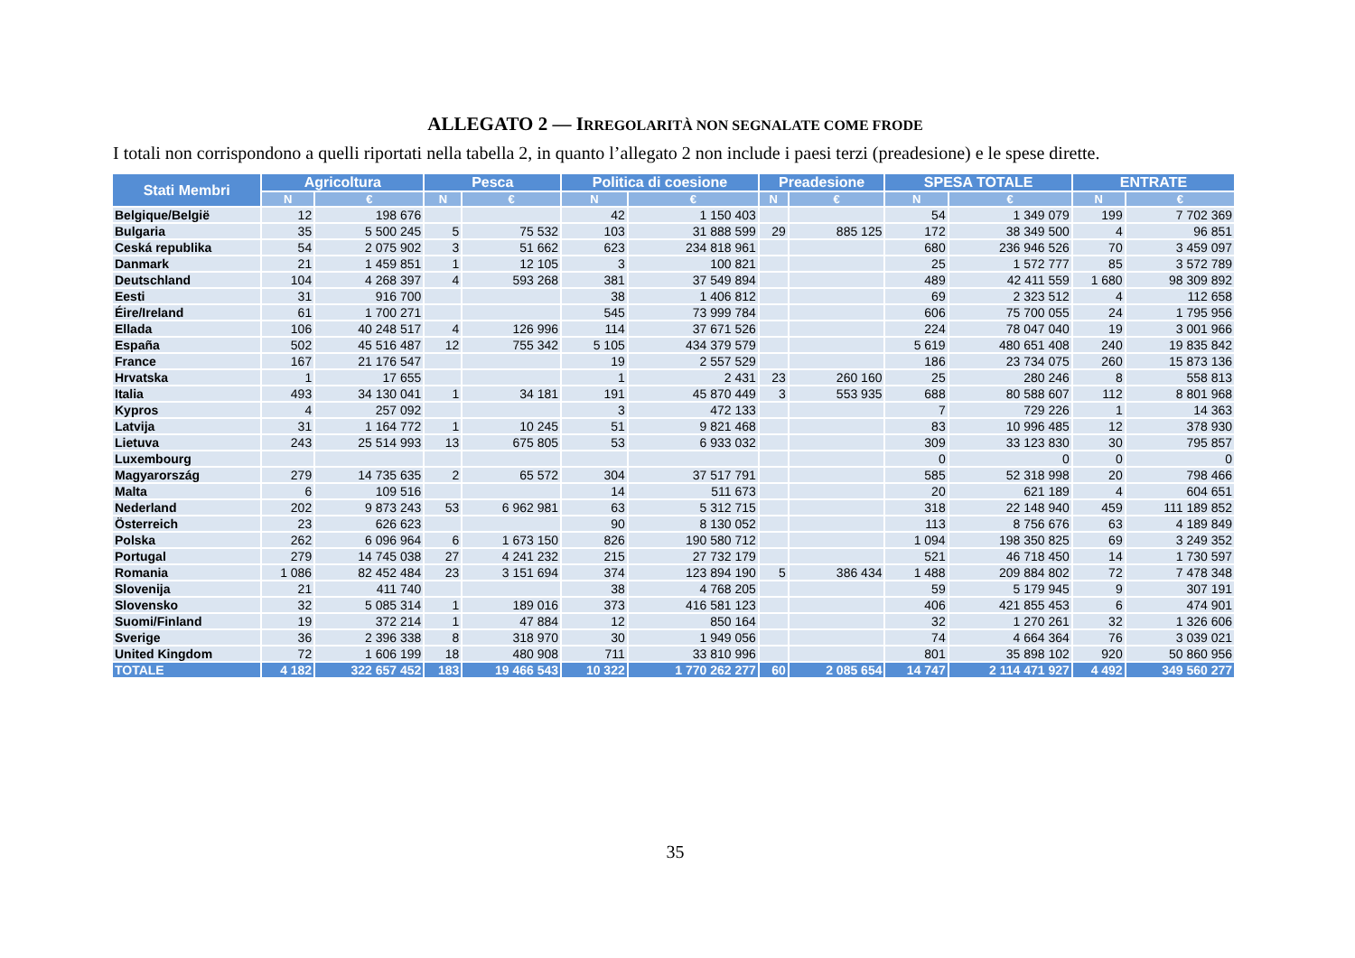ALLEGATO 2 — IRREGOLARITÀ NON SEGNALATE COME FRODE
I totali non corrispondono a quelli riportati nella tabella 2, in quanto l’allegato 2 non include i paesi terzi (preadesione) e le spese dirette.
| Stati Membri | Agricoltura | | Pesca | | Politica di coesione | | Preadesione | | SPESA TOTALE | | ENTRATE | |
| --- | --- | --- | --- | --- | --- | --- | --- | --- | --- | --- | --- | --- |
| | N | € | N | € | N | € | N | € | N | € | N | € |
| Belgique/België | 12 | 198 676 | | | 42 | 1 150 403 | | | 54 | 1 349 079 | 199 | 7 702 369 |
| Bulgaria | 35 | 5 500 245 | 5 | 75 532 | 103 | 31 888 599 | 29 | 885 125 | 172 | 38 349 500 | 4 | 96 851 |
| Ceská republika | 54 | 2 075 902 | 3 | 51 662 | 623 | 234 818 961 | | | 680 | 236 946 526 | 70 | 3 459 097 |
| Danmark | 21 | 1 459 851 | 1 | 12 105 | 3 | 100 821 | | | 25 | 1 572 777 | 85 | 3 572 789 |
| Deutschland | 104 | 4 268 397 | 4 | 593 268 | 381 | 37 549 894 | | | 489 | 42 411 559 | 1 680 | 98 309 892 |
| Eesti | 31 | 916 700 | | | 38 | 1 406 812 | | | 69 | 2 323 512 | 4 | 112 658 |
| Éire/Ireland | 61 | 1 700 271 | | | 545 | 73 999 784 | | | 606 | 75 700 055 | 24 | 1 795 956 |
| Ellada | 106 | 40 248 517 | 4 | 126 996 | 114 | 37 671 526 | | | 224 | 78 047 040 | 19 | 3 001 966 |
| España | 502 | 45 516 487 | 12 | 755 342 | 5 105 | 434 379 579 | | | 5 619 | 480 651 408 | 240 | 19 835 842 |
| France | 167 | 21 176 547 | | | 19 | 2 557 529 | | | 186 | 23 734 075 | 260 | 15 873 136 |
| Hrvatska | 1 | 17 655 | | | 1 | 2 431 | 23 | 260 160 | 25 | 280 246 | 8 | 558 813 |
| Italia | 493 | 34 130 041 | 1 | 34 181 | 191 | 45 870 449 | 3 | 553 935 | 688 | 80 588 607 | 112 | 8 801 968 |
| Kypros | 4 | 257 092 | | | 3 | 472 133 | | | 7 | 729 226 | 1 | 14 363 |
| Latvija | 31 | 1 164 772 | 1 | 10 245 | 51 | 9 821 468 | | | 83 | 10 996 485 | 12 | 378 930 |
| Lietuva | 243 | 25 514 993 | 13 | 675 805 | 53 | 6 933 032 | | | 309 | 33 123 830 | 30 | 795 857 |
| Luxembourg | | | | | | | | | 0 | 0 | 0 | 0 |
| Magyarország | 279 | 14 735 635 | 2 | 65 572 | 304 | 37 517 791 | | | 585 | 52 318 998 | 20 | 798 466 |
| Malta | 6 | 109 516 | | | 14 | 511 673 | | | 20 | 621 189 | 4 | 604 651 |
| Nederland | 202 | 9 873 243 | 53 | 6 962 981 | 63 | 5 312 715 | | | 318 | 22 148 940 | 459 | 111 189 852 |
| Österreich | 23 | 626 623 | | | 90 | 8 130 052 | | | 113 | 8 756 676 | 63 | 4 189 849 |
| Polska | 262 | 6 096 964 | 6 | 1 673 150 | 826 | 190 580 712 | | | 1 094 | 198 350 825 | 69 | 3 249 352 |
| Portugal | 279 | 14 745 038 | 27 | 4 241 232 | 215 | 27 732 179 | | | 521 | 46 718 450 | 14 | 1 730 597 |
| Romania | 1 086 | 82 452 484 | 23 | 3 151 694 | 374 | 123 894 190 | 5 | 386 434 | 1 488 | 209 884 802 | 72 | 7 478 348 |
| Slovenija | 21 | 411 740 | | | 38 | 4 768 205 | | | 59 | 5 179 945 | 9 | 307 191 |
| Slovensko | 32 | 5 085 314 | 1 | 189 016 | 373 | 416 581 123 | | | 406 | 421 855 453 | 6 | 474 901 |
| Suomi/Finland | 19 | 372 214 | 1 | 47 884 | 12 | 850 164 | | | 32 | 1 270 261 | 32 | 1 326 606 |
| Sverige | 36 | 2 396 338 | 8 | 318 970 | 30 | 1 949 056 | | | 74 | 4 664 364 | 76 | 3 039 021 |
| United Kingdom | 72 | 1 606 199 | 18 | 480 908 | 711 | 33 810 996 | | | 801 | 35 898 102 | 920 | 50 860 956 |
| TOTALE | 4 182 | 322 657 452 | 183 | 19 466 543 | 10 322 | 1 770 262 277 | 60 | 2 085 654 | 14 747 | 2 114 471 927 | 4 492 | 349 560 277 |
35